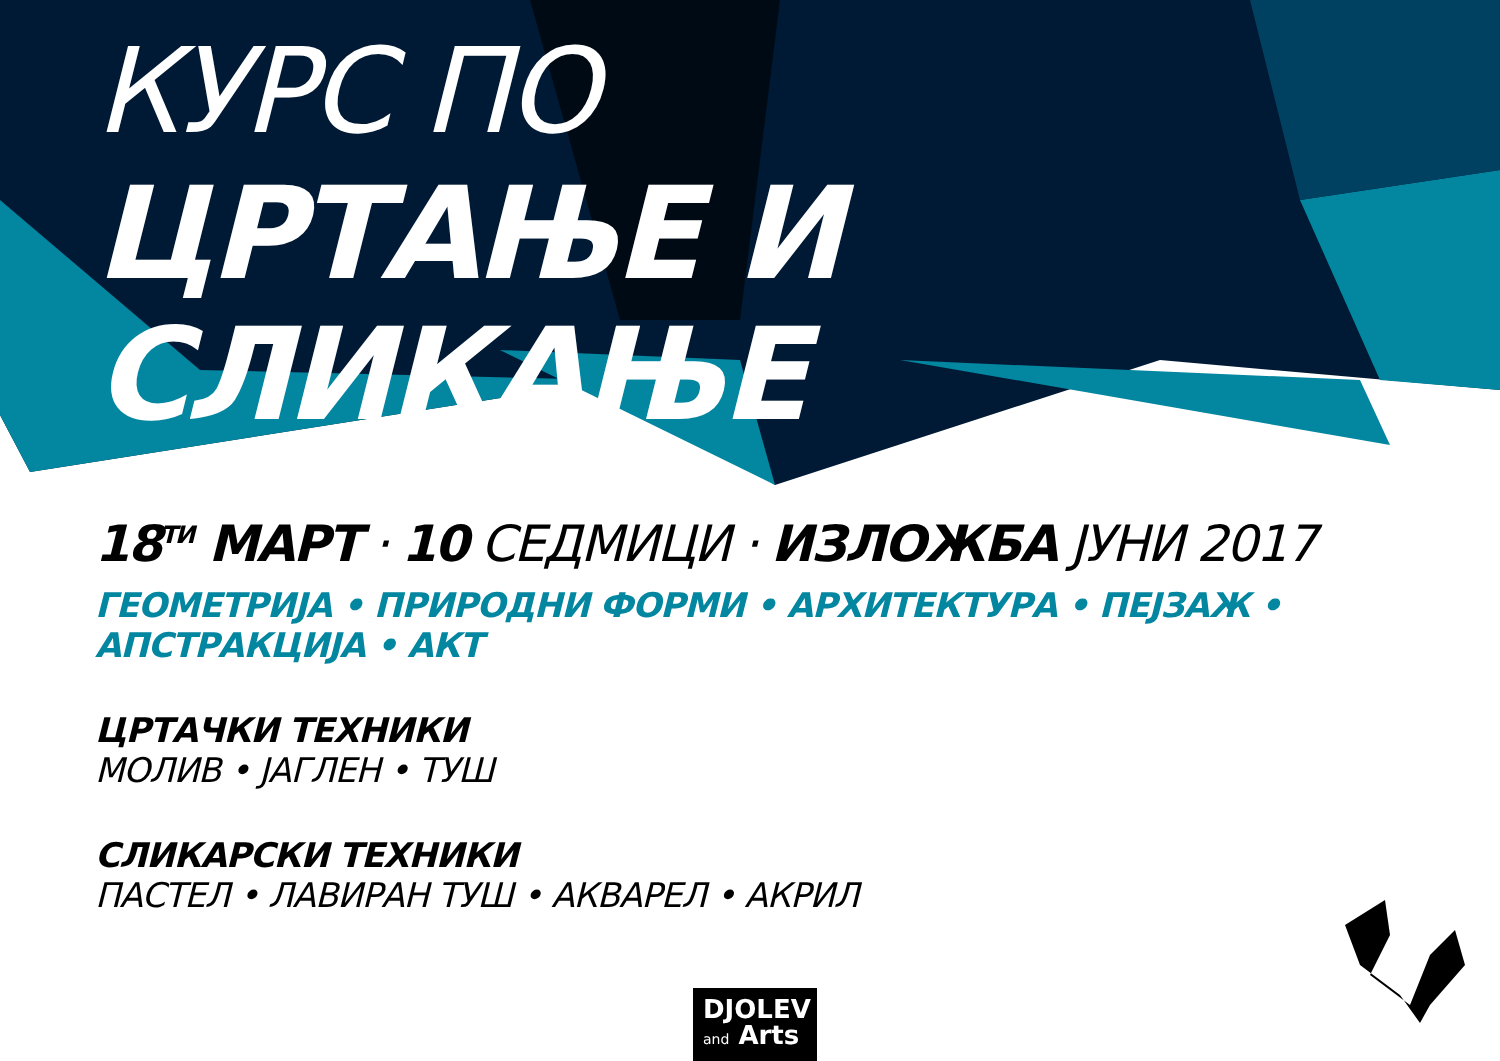КУРС ПО
ЦРТАЊЕ И СЛИКАЊЕ
18<sup>ТИ</sup> МАРТ · 10 СЕДМИЦИ · ИЗЛОЖБА ЈУНИ 2017
ГЕОМЕТРИЈА • ПРИРОДНИ ФОРМИ • АРХИТЕКТУРА • ПЕЈЗАЖ • АПСТРАКЦИЈА • АКТ
ЦРТАЧКИ ТЕХНИКИ
МОЛИВ • ЈАГЛЕН • ТУШ
СЛИКАРСКИ ТЕХНИКИ
ПАСТЕЛ • ЛАВИРАН ТУШ • АКВАРЕЛ • АКРИЛ
DJOLEV
and Arts